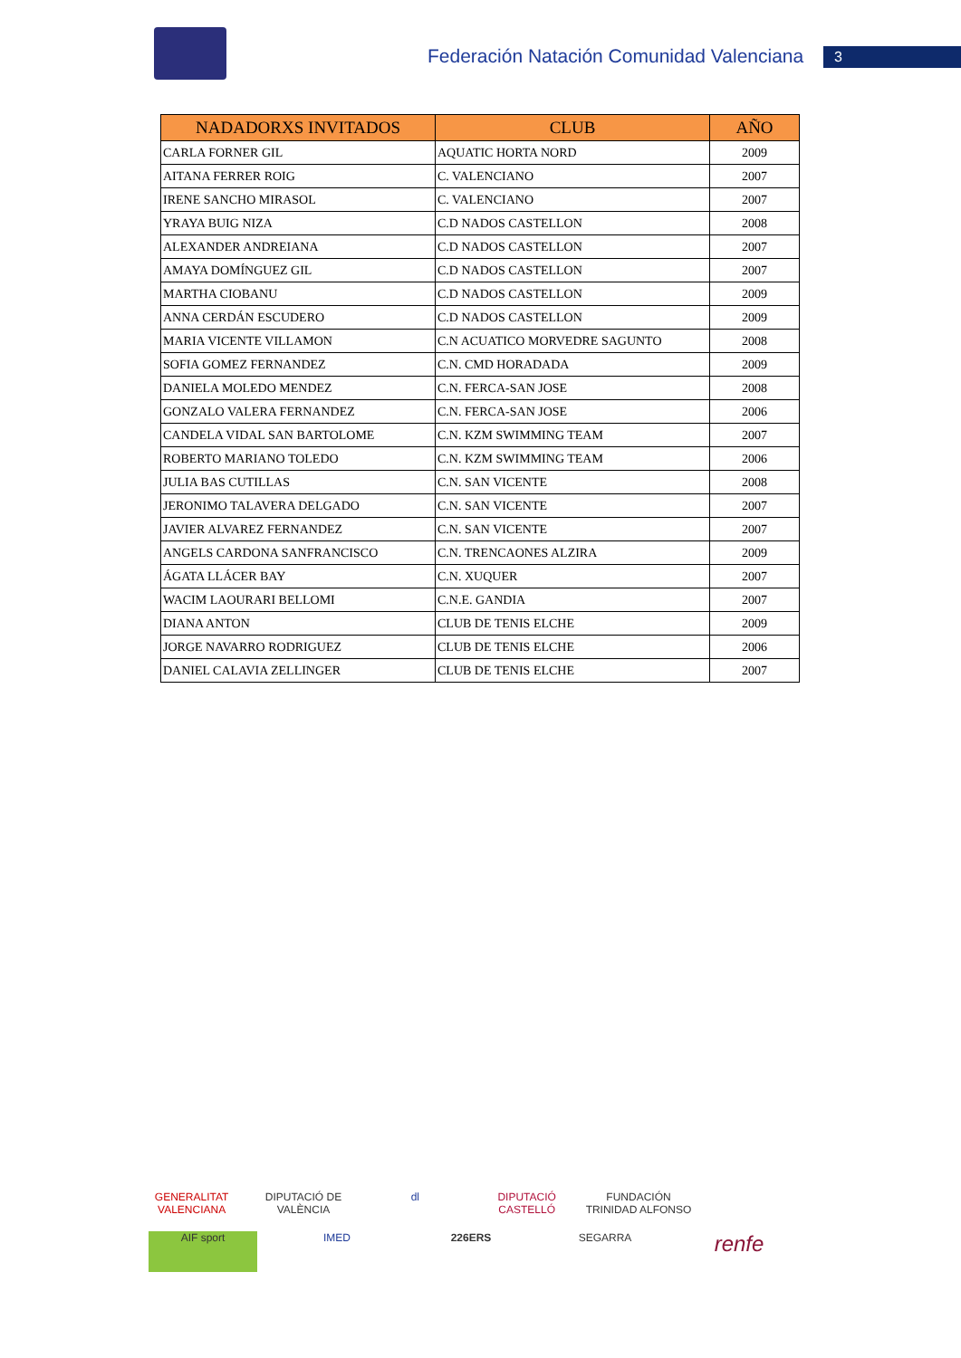Federación Natación Comunidad Valenciana
3
| NADADORXS INVITADOS | CLUB | AÑO |
| --- | --- | --- |
| CARLA FORNER GIL | AQUATIC HORTA NORD | 2009 |
| AITANA FERRER ROIG | C. VALENCIANO | 2007 |
| IRENE SANCHO MIRASOL | C. VALENCIANO | 2007 |
| YRAYA BUIG NIZA | C.D NADOS CASTELLON | 2008 |
| ALEXANDER ANDREIANA | C.D NADOS CASTELLON | 2007 |
| AMAYA DOMÍNGUEZ GIL | C.D NADOS CASTELLON | 2007 |
| MARTHA CIOBANU | C.D NADOS CASTELLON | 2009 |
| ANNA CERDÁN ESCUDERO | C.D NADOS CASTELLON | 2009 |
| MARIA VICENTE VILLAMON | C.N ACUATICO MORVEDRE SAGUNTO | 2008 |
| SOFIA GOMEZ FERNANDEZ | C.N. CMD HORADADA | 2009 |
| DANIELA MOLEDO MENDEZ | C.N. FERCA-SAN JOSE | 2008 |
| GONZALO VALERA FERNANDEZ | C.N. FERCA-SAN JOSE | 2006 |
| CANDELA VIDAL SAN BARTOLOME | C.N. KZM SWIMMING TEAM | 2007 |
| ROBERTO MARIANO TOLEDO | C.N. KZM SWIMMING TEAM | 2006 |
| JULIA BAS CUTILLAS | C.N. SAN VICENTE | 2008 |
| JERONIMO TALAVERA DELGADO | C.N. SAN VICENTE | 2007 |
| JAVIER ALVAREZ FERNANDEZ | C.N. SAN VICENTE | 2007 |
| ANGELS CARDONA SANFRANCISCO | C.N. TRENCAONES ALZIRA | 2009 |
| ÁGATA LLÁCER BAY | C.N. XUQUER | 2007 |
| WACIM LAOURARI BELLOMI | C.N.E. GANDIA | 2007 |
| DIANA ANTON | CLUB DE TENIS ELCHE | 2009 |
| JORGE NAVARRO RODRIGUEZ | CLUB DE TENIS ELCHE | 2006 |
| DANIEL CALAVIA ZELLINGER | CLUB DE TENIS ELCHE | 2007 |
GENERALITAT VALENCIANA DIPUTACIÓ DE VALÈNCIA dl DIPUTACIÓ CASTELLÓ FUNDACIÓN TRINIDAD ALFONSO AIF sport IMED 226ERS SEGARRA renfe